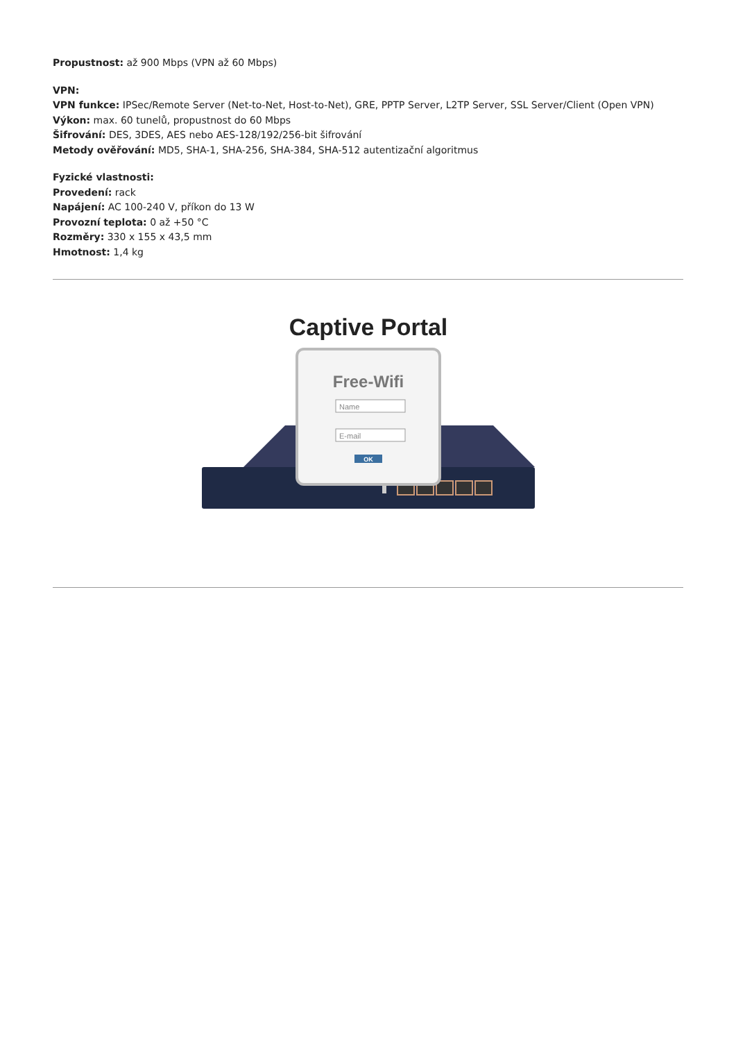Propustnost: až 900 Mbps (VPN až 60 Mbps)
VPN:
VPN funkce: IPSec/Remote Server (Net-to-Net, Host-to-Net), GRE, PPTP Server, L2TP Server, SSL Server/Client (Open VPN)
Výkon: max. 60 tunelů, propustnost do 60 Mbps
Šifrování: DES, 3DES, AES nebo AES-128/192/256-bit šifrování
Metody ověřování: MD5, SHA-1, SHA-256, SHA-384, SHA-512 autentizační algoritmus
Fyzické vlastnosti:
Provedení: rack
Napájení: AC 100-240 V, příkon do 13 W
Provozní teplota: 0 až +50 °C
Rozměry: 330 x 155 x 43,5 mm
Hmotnost: 1,4 kg
Captive Portal
Free-Wifi
Name
E-mail
OK